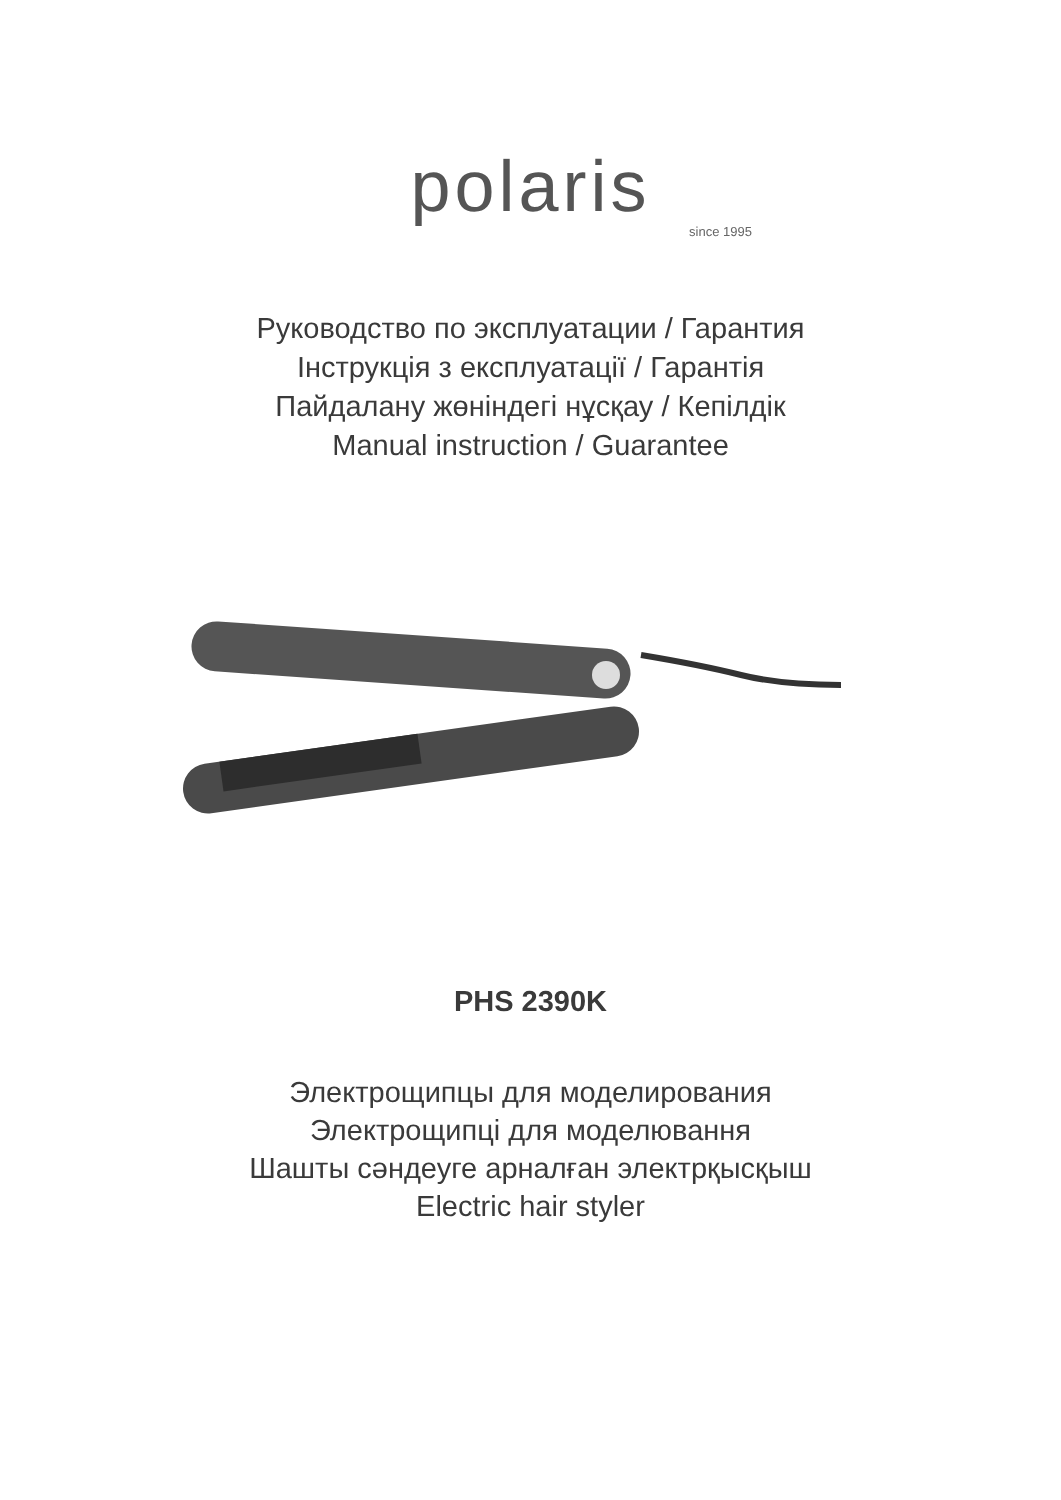polaris
since 1995
Руководство по эксплуатации / Гарантия
Інструкція з експлуатації / Гарантія
Пайдалану жөніндегі нұсқау / Кепілдік
Manual instruction / Guarantee
PHS 2390K
Электрощипцы для моделирования
Электрощипці для моделювання
Шашты сәндеуге арналған электрқысқыш
Electric hair styler